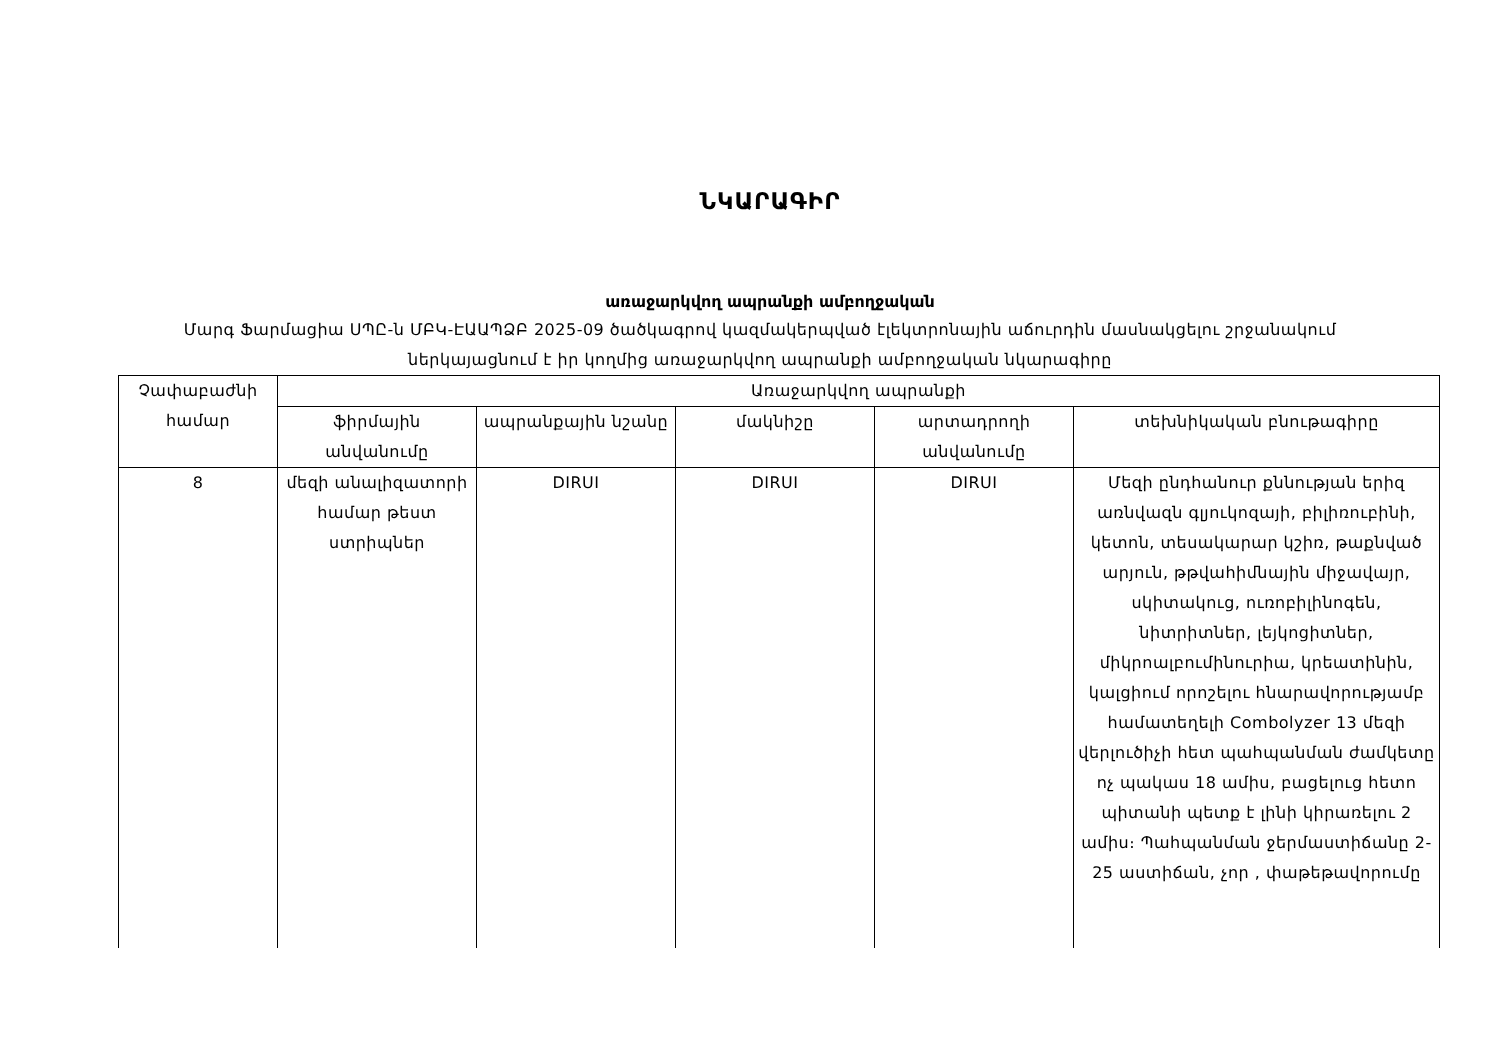ՆԿԱՐԱԳԻՐ
առաջարկվող ապրանքի ամբողջական
Մարգ Ֆարմացիա ՍՊԸ-ն ՄԲԿ-ԷԱԱՊՁԲ 2025-09 ծածկագրով կազմակերպված էլեկտրոնային աճուրդին մասնակցելու շրջանակում ներկայացնում է իր կողմից առաջարկվող ապրանքի ամբողջական նկարագիրը
| Չափաբաժնի համար | Առաջարկվող ապրանքի | | | | |
| --- | --- | --- | --- | --- | --- |
| | ֆիրմային անվանումը | ապրանքային նշանը | մակնիշը | արտադրողի անվանումը | տեխնիկական բնութագիրը |
| 8 | մեզի անալիզատորի համար թեստ ստրիպներ | DIRUI | DIRUI | DIRUI | Մեզի ընդհանուր քննության երիզ առնվազն գլյուկոզայի, բիլիռուբինի, կետոն, տեսակարար կշիռ, թաքնված արյուն, թթվահիմնային միջավայր, սկիտակուց, ուռոբիլինոգեն, նիտրիտներ, լեյկոցիտներ, միկրոալբումինուրիա, կրեատինին, կալցիում որոշելու հնարավորությամբ համատեղելի Combolyzer 13 մեզի վերլուծիչի հետ պահպանման ժամկետը ոչ պակաս 18 ամիս, բացելուց հետո պիտանի պետք է լինի կիրառելու 2 ամիս։ Պահպանման ջերմաստիճանը 2-25 աստիճան, չոր , փաթեթավորումը |